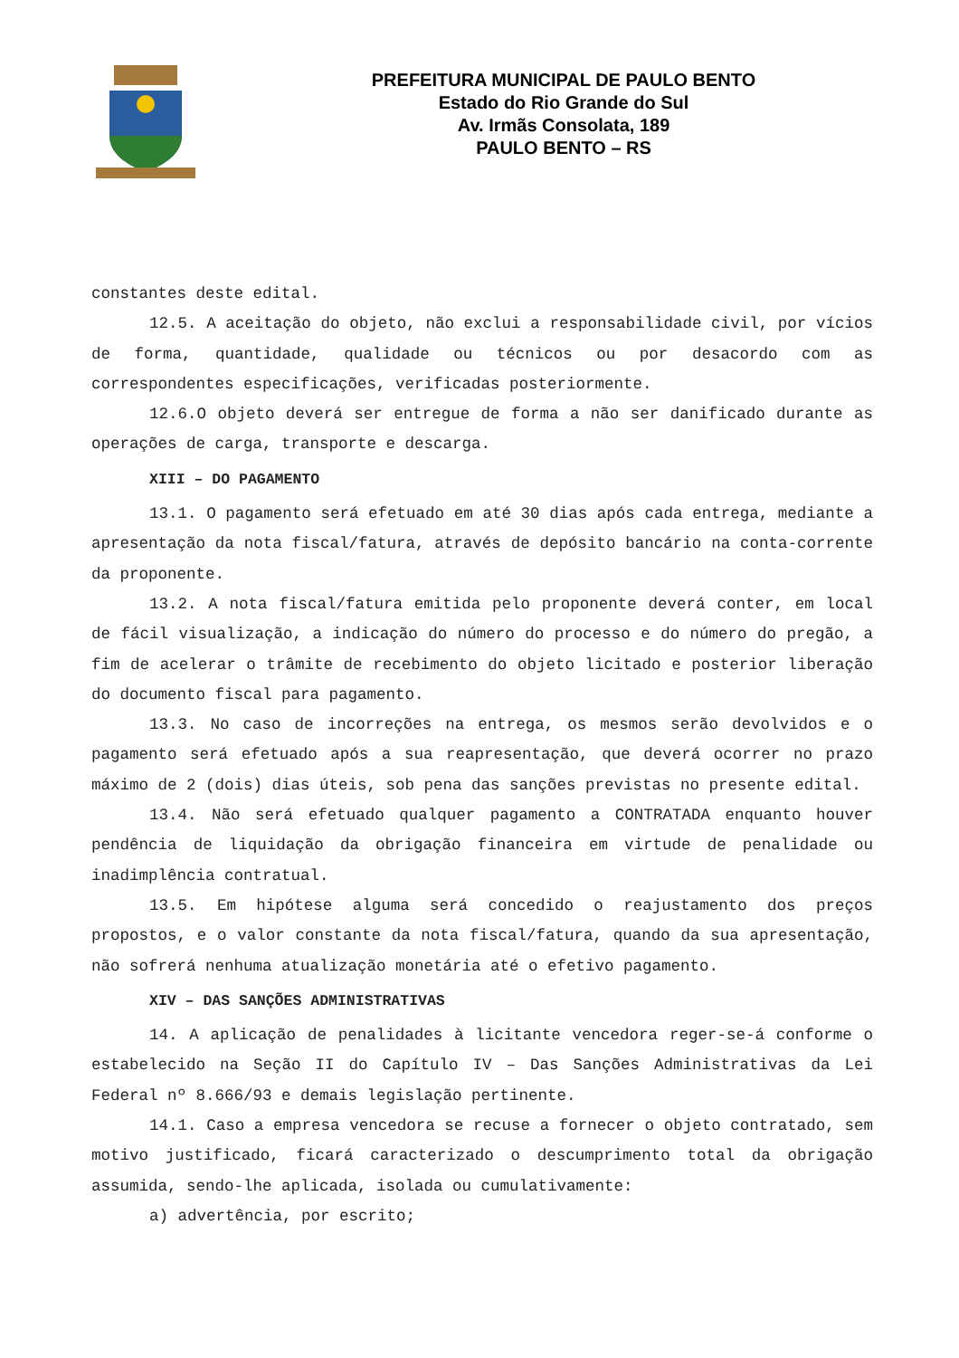PREFEITURA MUNICIPAL DE PAULO BENTO
Estado do Rio Grande do Sul
Av. Irmãs Consolata, 189
PAULO BENTO – RS
constantes deste edital.
12.5. A aceitação do objeto, não exclui a responsabilidade civil, por vícios de forma, quantidade, qualidade ou técnicos ou por desacordo com as correspondentes especificações, verificadas posteriormente.
12.6.O objeto deverá ser entregue de forma a não ser danificado durante as operações de carga, transporte e descarga.
XIII – DO PAGAMENTO
13.1. O pagamento será efetuado em até 30 dias após cada entrega, mediante a apresentação da nota fiscal/fatura, através de depósito bancário na conta-corrente da proponente.
13.2. A nota fiscal/fatura emitida pelo proponente deverá conter, em local de fácil visualização, a indicação do número do processo e do número do pregão, a fim de acelerar o trâmite de recebimento do objeto licitado e posterior liberação do documento fiscal para pagamento.
13.3. No caso de incorreções na entrega, os mesmos serão devolvidos e o pagamento será efetuado após a sua reapresentação, que deverá ocorrer no prazo máximo de 2 (dois) dias úteis, sob pena das sanções previstas no presente edital.
13.4. Não será efetuado qualquer pagamento a CONTRATADA enquanto houver pendência de liquidação da obrigação financeira em virtude de penalidade ou inadimplência contratual.
13.5. Em hipótese alguma será concedido o reajustamento dos preços propostos, e o valor constante da nota fiscal/fatura, quando da sua apresentação, não sofrerá nenhuma atualização monetária até o efetivo pagamento.
XIV – DAS SANÇÕES ADMINISTRATIVAS
14. A aplicação de penalidades à licitante vencedora reger-se-á conforme o estabelecido na Seção II do Capítulo IV – Das Sanções Administrativas da Lei Federal nº 8.666/93 e demais legislação pertinente.
14.1. Caso a empresa vencedora se recuse a fornecer o objeto contratado, sem motivo justificado, ficará caracterizado o descumprimento total da obrigação assumida, sendo-lhe aplicada, isolada ou cumulativamente:
a) advertência, por escrito;